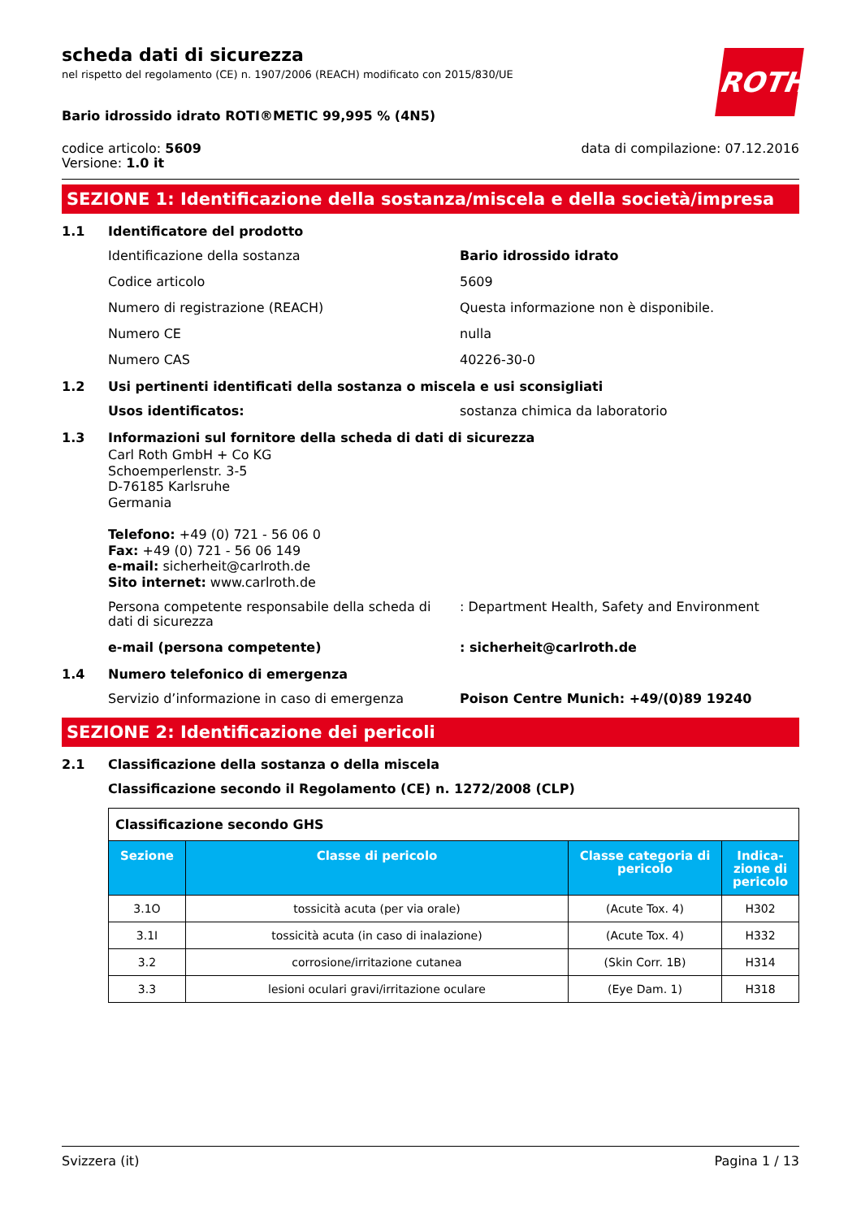ROTH
scheda dati di sicurezza
nel rispetto del regolamento (CE) n. 1907/2006 (REACH) modificato con 2015/830/UE
Bario idrossido idrato ROTI®METIC 99,995 % (4N5)
codice articolo: 5609
Versione: 1.0 it
data di compilazione: 07.12.2016
SEZIONE 1: Identificazione della sostanza/miscela e della società/impresa
1.1 Identificatore del prodotto
Identificazione della sostanza Bario idrossido idrato
Codice articolo 5609
Numero di registrazione (REACH) Questa informazione non è disponibile.
Numero CE nulla
Numero CAS 40226-30-0
1.2 Usi pertinenti identificati della sostanza o miscela e usi sconsigliati
Usos identificatos: sostanza chimica da laboratorio
1.3 Informazioni sul fornitore della scheda di dati di sicurezza
Carl Roth GmbH + Co KG
Schoemperlenstr. 3-5
D-76185 Karlsruhe
Germania
Telefono: +49 (0) 721 - 56 06 0
Fax: +49 (0) 721 - 56 06 149
e-mail: sicherheit@carlroth.de
Sito internet: www.carlroth.de
Persona competente responsabile della scheda di dati di sicurezza
: Department Health, Safety and Environment
e-mail (persona competente) : sicherheit@carlroth.de
1.4 Numero telefonico di emergenza
Servizio d’informazione in caso di emergenza Poison Centre Munich: +49/(0)89 19240
SEZIONE 2: Identificazione dei pericoli
2.1 Classificazione della sostanza o della miscela
Classificazione secondo il Regolamento (CE) n. 1272/2008 (CLP)
| Classificazione secondo GHS | | | |
| Sezione | Classe di pericolo | Classe categoria di pericolo | Indica-zione di pericolo |
| 3.1O | tossicità acuta (per via orale) | (Acute Tox. 4) | H302 |
| 3.1I | tossicità acuta (in caso di inalazione) | (Acute Tox. 4) | H332 |
| 3.2 | corrosione/irritazione cutanea | (Skin Corr. 1B) | H314 |
| 3.3 | lesioni oculari gravi/irritazione oculare | (Eye Dam. 1) | H318 |
Svizzera (it) Pagina 1 / 13